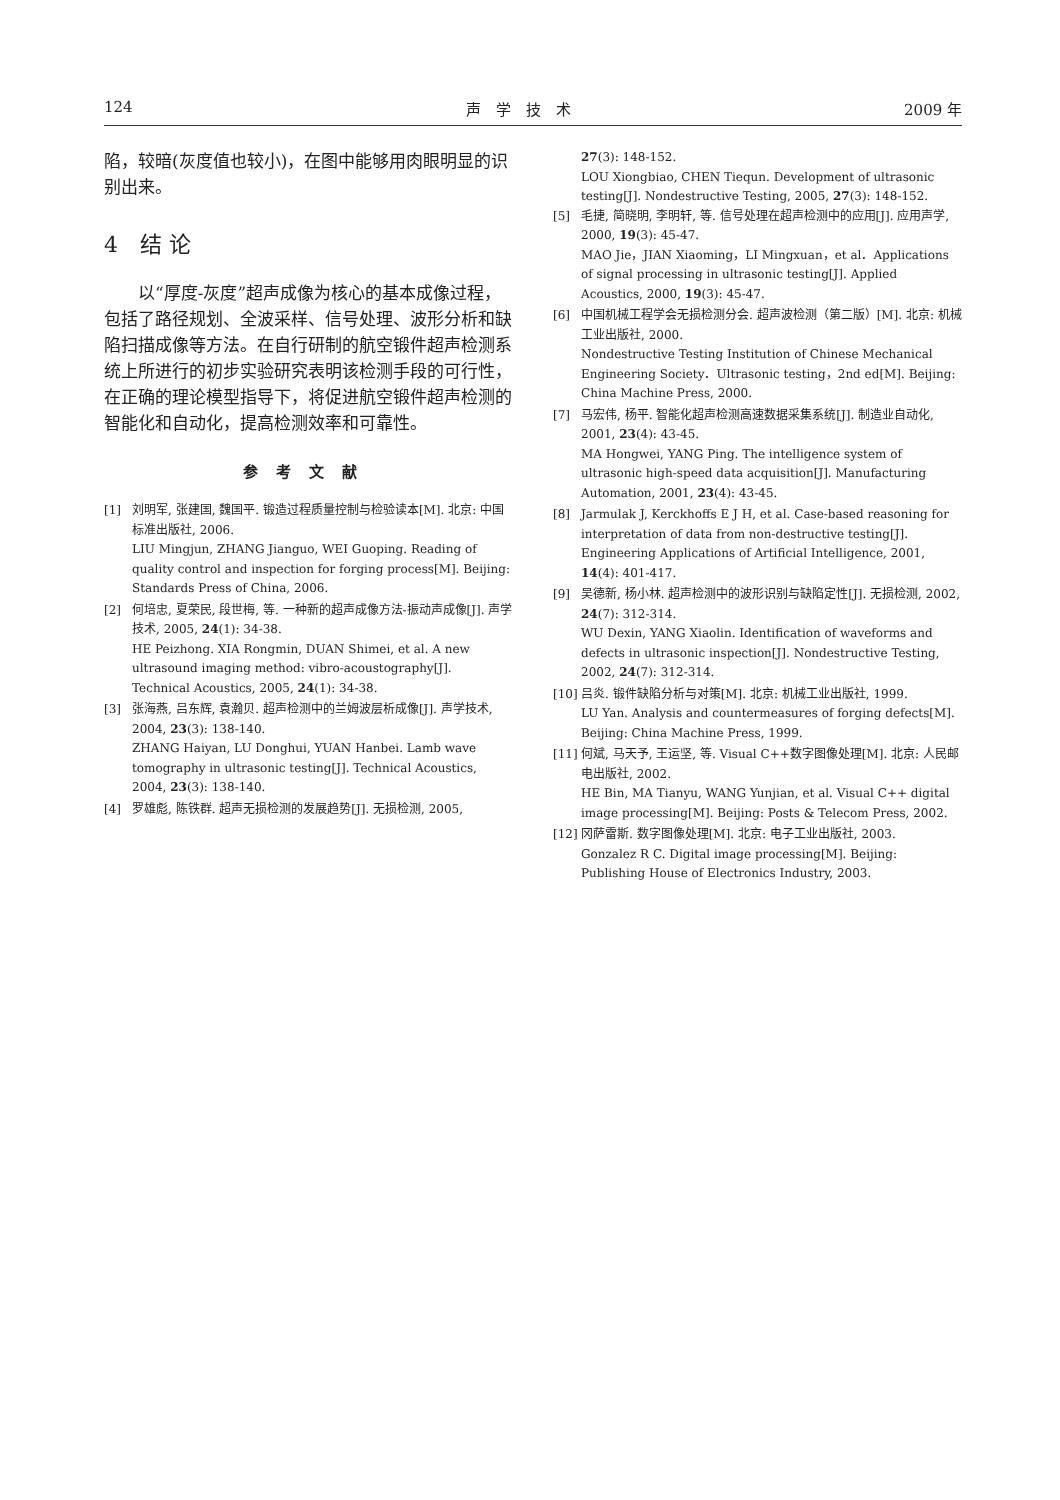124 声　学　技　术 2009 年
陷，较暗(灰度值也较小)，在图中能够用肉眼明显的识别出来。
4　结 论
以“厚度-灰度”超声成像为核心的基本成像过程，包括了路径规划、全波采样、信号处理、波形分析和缺陷扫描成像等方法。在自行研制的航空锻件超声检测系统上所进行的初步实验研究表明该检测手段的可行性，在正确的理论模型指导下，将促进航空锻件超声检测的智能化和自动化，提高检测效率和可靠性。
参考文献
[1] 刘明军, 张建国, 魏国平. 锻造过程质量控制与检验读本[M]. 北京: 中国标准出版社, 2006.
LIU Mingjun, ZHANG Jianguo, WEI Guoping. Reading of quality control and inspection for forging process[M]. Beijing: Standards Press of China, 2006.
[2] 何培忠, 夏荣民, 段世梅, 等. 一种新的超声成像方法-振动声成像[J]. 声学技术, 2005, 24(1): 34-38.
HE Peizhong. XIA Rongmin, DUAN Shimei, et al. A new ultrasound imaging method: vibro-acoustography[J]. Technical Acoustics, 2005, 24(1): 34-38.
[3] 张海燕, 吕东辉, 袁瀚贝. 超声检测中的兰姆波层析成像[J]. 声学技术, 2004, 23(3): 138-140.
ZHANG Haiyan, LU Donghui, YUAN Hanbei. Lamb wave tomography in ultrasonic testing[J]. Technical Acoustics, 2004, 23(3): 138-140.
[4] 罗雄彪, 陈铁群. 超声无损检测的发展趋势[J]. 无损检测, 2005,
27(3): 148-152.
LOU Xiongbiao, CHEN Tiequn. Development of ultrasonic testing[J]. Nondestructive Testing, 2005, 27(3): 148-152.
[5] 毛捷, 简晓明, 李明轩, 等. 信号处理在超声检测中的应用[J]. 应用声学, 2000, 19(3): 45-47.
MAO Jie，JIAN Xiaoming，LI Mingxuan，et al．Applications of signal processing in ultrasonic testing[J]. Applied Acoustics, 2000, 19(3): 45-47.
[6] 中国机械工程学会无损检测分会. 超声波检测（第二版）[M]. 北京: 机械工业出版社, 2000.
Nondestructive Testing Institution of Chinese Mechanical Engineering Society．Ultrasonic testing，2nd ed[M]. Beijing: China Machine Press, 2000.
[7] 马宏伟, 杨平. 智能化超声检测高速数据采集系统[J]. 制造业自动化, 2001, 23(4): 43-45.
MA Hongwei, YANG Ping. The intelligence system of ultrasonic high-speed data acquisition[J]. Manufacturing Automation, 2001, 23(4): 43-45.
[8] Jarmulak J, Kerckhoffs E J H, et al. Case-based reasoning for interpretation of data from non-destructive testing[J]. Engineering Applications of Artificial Intelligence, 2001, 14(4): 401-417.
[9] 吴德新, 杨小林. 超声检测中的波形识别与缺陷定性[J]. 无损检测, 2002, 24(7): 312-314.
WU Dexin, YANG Xiaolin. Identification of waveforms and defects in ultrasonic inspection[J]. Nondestructive Testing, 2002, 24(7): 312-314.
[10] 吕炎. 锻件缺陷分析与对策[M]. 北京: 机械工业出版社, 1999.
LU Yan. Analysis and countermeasures of forging defects[M]. Beijing: China Machine Press, 1999.
[11] 何斌, 马天予, 王运坚, 等. Visual C++数字图像处理[M]. 北京: 人民邮电出版社, 2002.
HE Bin, MA Tianyu, WANG Yunjian, et al. Visual C++ digital image processing[M]. Beijing: Posts & Telecom Press, 2002.
[12] 冈萨雷斯. 数字图像处理[M]. 北京: 电子工业出版社, 2003.
Gonzalez R C. Digital image processing[M]. Beijing: Publishing House of Electronics Industry, 2003.